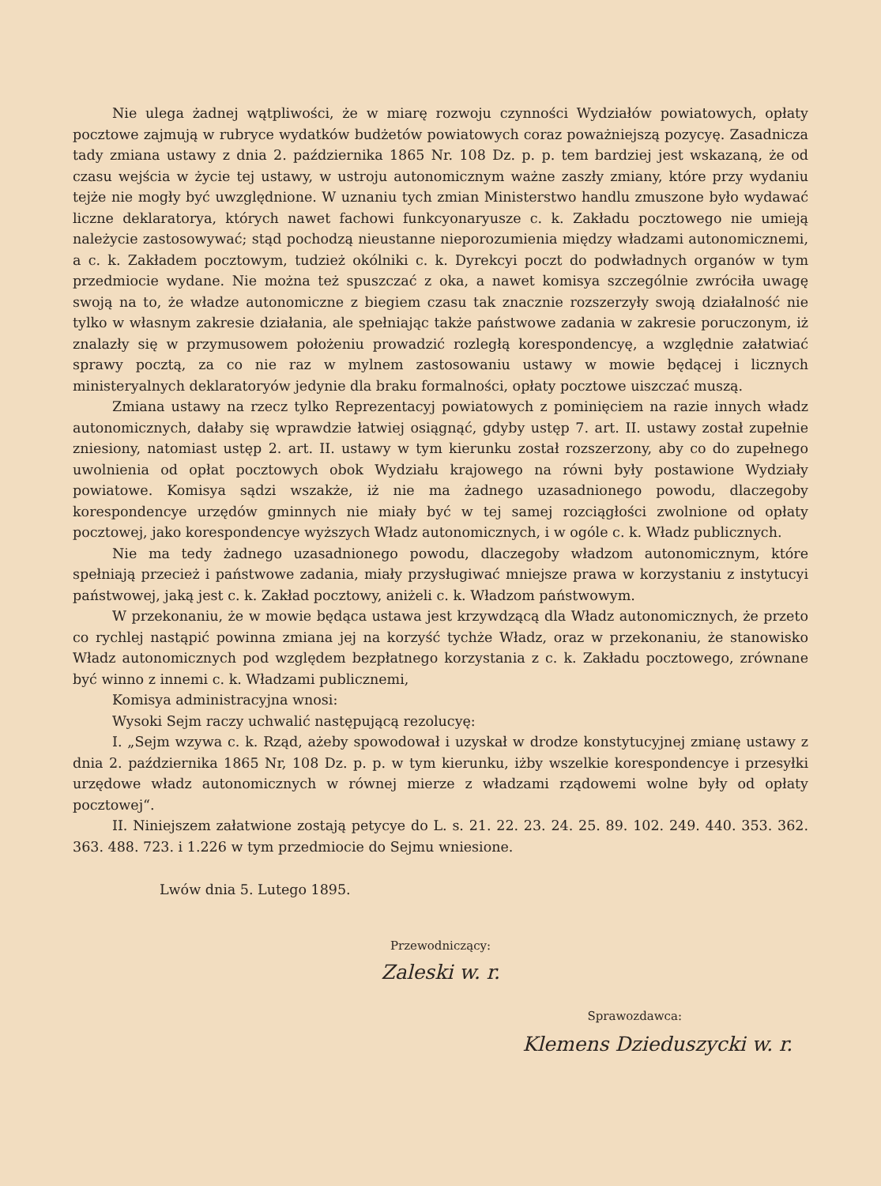Nie ulega żadnej wątpliwości, że w miarę rozwoju czynności Wydziałów powiatowych, opłaty pocztowe zajmują w rubryce wydatków budżetów powiatowych coraz poważniejszą pozycyę. Zasadnicza tady zmiana ustawy z dnia 2. października 1865 Nr. 108 Dz. p. p. tem bardziej jest wskazaną, że od czasu wejścia w życie tej ustawy, w ustroju autonomicznym ważne zaszły zmiany, które przy wydaniu tejże nie mogły być uwzględnione. W uznaniu tych zmian Ministerstwo handlu zmuszone było wydawać liczne deklaratorya, których nawet fachowi funkcyonaryusze c. k. Zakładu pocztowego nie umieją należycie zastosowywać; stąd pochodzą nieustanne nieporozumienia między władzami autonomicznemi, a c. k. Zakładem pocztowym, tudzież okólniki c. k. Dyrekcyi poczt do podwładnych organów w tym przedmiocie wydane. Nie można też spuszczać z oka, a nawet komisya szczególnie zwróciła uwagę swoją na to, że władze autonomiczne z biegiem czasu tak znacznie rozszerzyły swoją działalność nie tylko w własnym zakresie działania, ale spełniając także państwowe zadania w zakresie poruczonym, iż znalazły się w przymusowem położeniu prowadzić rozległą korespondencyę, a względnie załatwiać sprawy pocztą, za co nie raz w mylnem zastosowaniu ustawy w mowie będącej i licznych ministeryalnych deklaratoryów jedynie dla braku formalności, opłaty pocztowe uiszczać muszą.
Zmiana ustawy na rzecz tylko Reprezentacyj powiatowych z pominięciem na razie innych władz autonomicznych, dałaby się wprawdzie łatwiej osiągnąć, gdyby ustęp 7. art. II. ustawy został zupełnie zniesiony, natomiast ustęp 2. art. II. ustawy w tym kierunku został rozszerzony, aby co do zupełnego uwolnienia od opłat pocztowych obok Wydziału krajowego na równi były postawione Wydziały powiatowe. Komisya sądzi wszakże, iż nie ma żadnego uzasadnionego powodu, dlaczegoby korespondencye urzędów gminnych nie miały być w tej samej rozciągłości zwolnione od opłaty pocztowej, jako korespondencye wyższych Władz autonomicznych, i w ogóle c. k. Władz publicznych.
Nie ma tedy żadnego uzasadnionego powodu, dlaczegoby władzom autonomicznym, które spełniają przecież i państwowe zadania, miały przysługiwać mniejsze prawa w korzystaniu z instytucyi państwowej, jaką jest c. k. Zakład pocztowy, aniżeli c. k. Władzom państwowym.
W przekonaniu, że w mowie będąca ustawa jest krzywdzącą dla Władz autonomicznych, że przeto co rychlej nastąpić powinna zmiana jej na korzyść tychże Władz, oraz w przekonaniu, że stanowisko Władz autonomicznych pod względem bezpłatnego korzystania z c. k. Zakładu pocztowego, zrównane być winno z innemi c. k. Władzami publicznemi,
Komisya administracyjna wnosi:
Wysoki Sejm raczy uchwalić następującą rezolucyę:
I. „Sejm wzywa c. k. Rząd, ażeby spowodował i uzyskał w drodze konstytucyjnej zmianę ustawy z dnia 2. października 1865 Nr, 108 Dz. p. p. w tym kierunku, iżby wszelkie korespondencye i przesyłki urzędowe władz autonomicznych w równej mierze z władzami rządowemi wolne były od opłaty pocztowej“.
II. Niniejszem załatwione zostają petycye do L. s. 21. 22. 23. 24. 25. 89. 102. 249. 440. 353. 362. 363. 488. 723. i 1.226 w tym przedmiocie do Sejmu wniesione.
Lwów dnia 5. Lutego 1895.
Przewodniczący:
Zaleski w. r.
Sprawozdawca:
Klemens Dzieduszycki w. r.